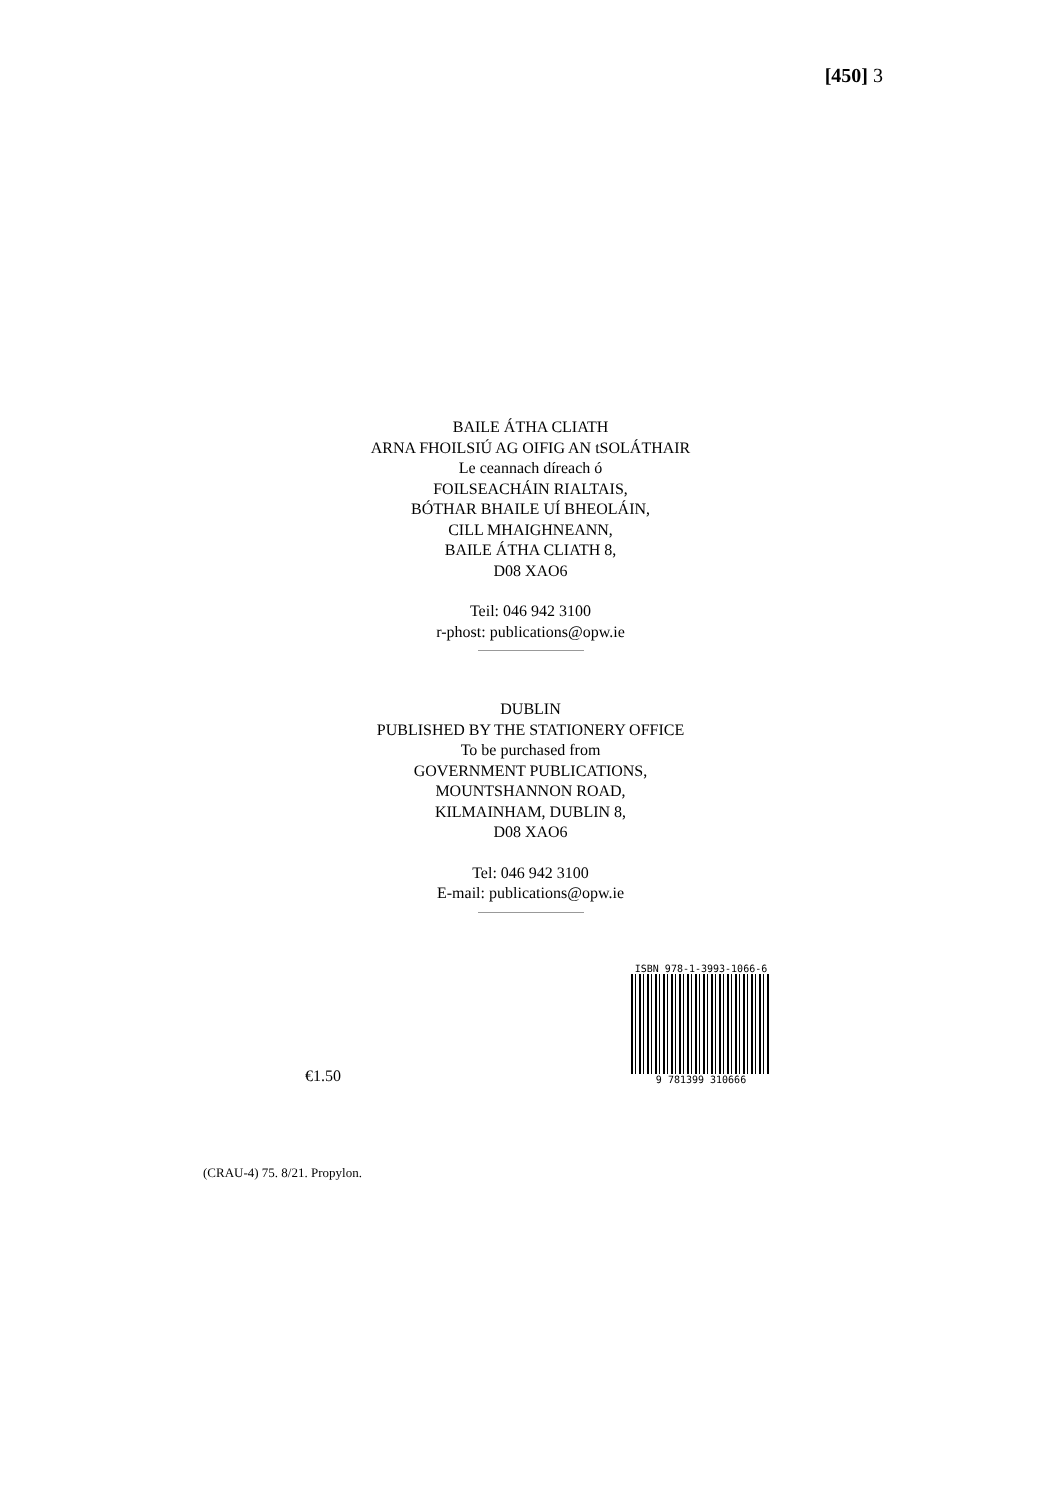[450] 3
BAILE ÁTHA CLIATH
ARNA FHOILSIÚ AG OIFIG AN tSOLÁTHAIR
Le ceannach díreach ó
FOILSEACHÁIN RIALTAIS,
BÓTHAR BHAILE UÍ BHEOLÁIN,
CILL MHAIGHNEANN,
BAILE ÁTHA CLIATH 8,
D08 XAO6
Teil: 046 942 3100
r-phost: publications@opw.ie
DUBLIN
PUBLISHED BY THE STATIONERY OFFICE
To be purchased from
GOVERNMENT PUBLICATIONS,
MOUNTSHANNON ROAD,
KILMAINHAM, DUBLIN 8,
D08 XAO6
Tel: 046 942 3100
E-mail: publications@opw.ie
€1.50
ISBN 978-1-3993-1066-6
9 781399 310666
(CRAU-4) 75. 8/21. Propylon.